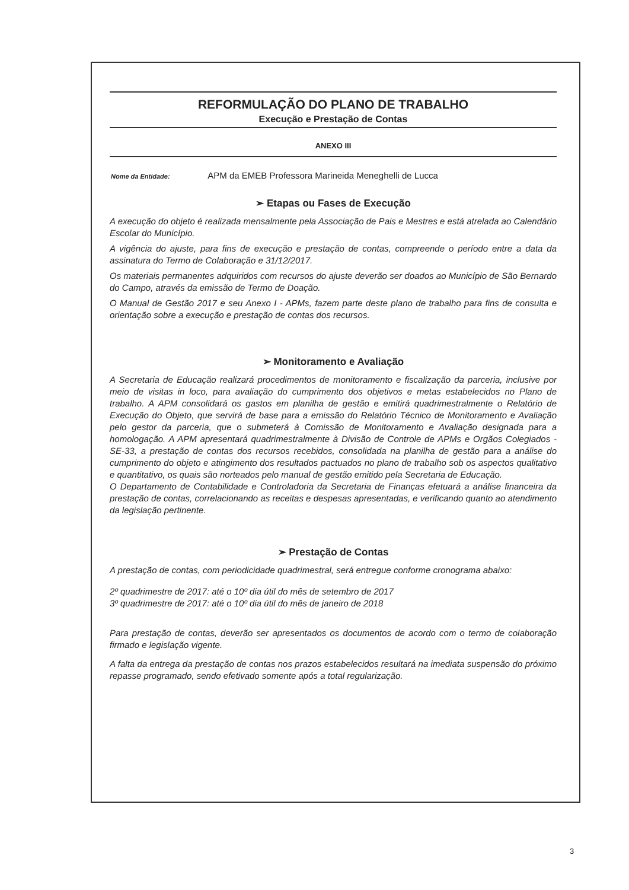REFORMULAÇÃO DO PLANO DE TRABALHO
Execução e Prestação de Contas
ANEXO III
Nome da Entidade: APM da EMEB Professora Marineida Meneghelli de Lucca
➢ Etapas ou Fases de Execução
A execução do objeto é realizada mensalmente pela Associação de Pais e Mestres e está atrelada ao Calendário Escolar do Município.
A vigência do ajuste, para fins de execução e prestação de contas, compreende o período entre a data da assinatura do Termo de Colaboração e 31/12/2017.
Os materiais permanentes adquiridos com recursos do ajuste deverão ser doados ao Município de São Bernardo do Campo, através da emissão de Termo de Doação.
O Manual de Gestão 2017 e seu Anexo I - APMs, fazem parte deste plano de trabalho para fins de consulta e orientação sobre a execução e prestação de contas dos recursos.
➢ Monitoramento e Avaliação
A Secretaria de Educação realizará procedimentos de monitoramento e fiscalização da parceria, inclusive por meio de visitas in loco, para avaliação do cumprimento dos objetivos e metas estabelecidos no Plano de trabalho. A APM consolidará os gastos em planilha de gestão e emitirá quadrimestralmente o Relatório de Execução do Objeto, que servirá de base para a emissão do Relatório Técnico de Monitoramento e Avaliação pelo gestor da parceria, que o submeterá à Comissão de Monitoramento e Avaliação designada para a homologação. A APM apresentará quadrimestralmente à Divisão de Controle de APMs e Orgãos Colegiados - SE-33, a prestação de contas dos recursos recebidos, consolidada na planilha de gestão para a análise do cumprimento do objeto e atingimento dos resultados pactuados no plano de trabalho sob os aspectos qualitativo e quantitativo, os quais são norteados pelo manual de gestão emitido pela Secretaria de Educação.
O Departamento de Contabilidade e Controladoria da Secretaria de Finanças efetuará a análise financeira da prestação de contas, correlacionando as receitas e despesas apresentadas, e verificando quanto ao atendimento da legislação pertinente.
➢ Prestação de Contas
A prestação de contas, com periodicidade quadrimestral, será entregue conforme cronograma abaixo:
2º quadrimestre de 2017: até o 10º dia útil do mês de setembro de 2017
3º quadrimestre de 2017: até o 10º dia útil do mês de janeiro de 2018
Para prestação de contas, deverão ser apresentados os documentos de acordo com o termo de colaboração firmado e legislação vigente.
A falta da entrega da prestação de contas nos prazos estabelecidos resultará na imediata suspensão do próximo repasse programado, sendo efetivado somente após a total regularização.
3